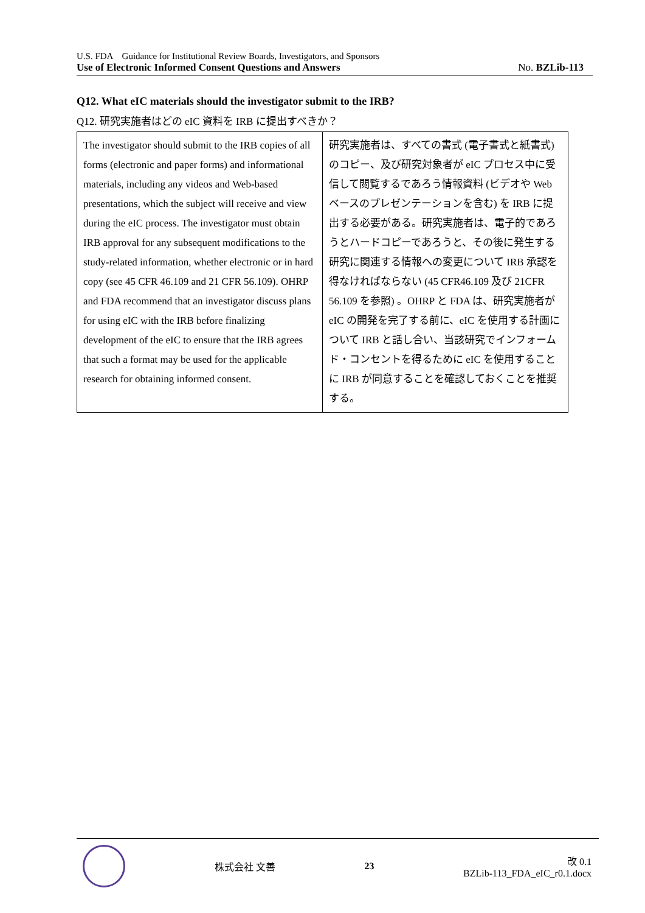U.S. FDA　Guidance for Institutional Review Boards, Investigators, and Sponsors
Use of Electronic Informed Consent Questions and Answers No. BZLib-113
Q12. What eIC materials should the investigator submit to the IRB?
Q12. 研究実施者はどの eIC 資料を IRB に提出すべきか？
| The investigator should submit to the IRB copies of all forms (electronic and paper forms) and informational materials, including any videos and Web-based presentations, which the subject will receive and view during the eIC process. The investigator must obtain IRB approval for any subsequent modifications to the study-related information, whether electronic or in hard copy (see 45 CFR 46.109 and 21 CFR 56.109). OHRP and FDA recommend that an investigator discuss plans for using eIC with the IRB before finalizing development of the eIC to ensure that the IRB agrees that such a format may be used for the applicable research for obtaining informed consent. | 研究実施者は、すべての書式 (電子書式と紙書式) のコピー、及び研究対象者が eIC プロセス中に受信して閲覧するであろう情報資料 (ビデオや Web ベースのプレゼンテーションを含む) を IRB に提出する必要がある。研究実施者は、電子的であろうとハードコピーであろうと、その後に発生する研究に関連する情報への変更について IRB 承認を得なければならない (45 CFR46.109 及び 21CFR 56.109 を参照) 。OHRP と FDA は、研究実施者が eIC の開発を完了する前に、eIC を使用する計画について IRB と話し合い、当該研究でインフォームド・コンセントを得るために eIC を使用することに IRB が同意することを確認しておくことを推奨する。 |
株式会社 文善 23
改 0.1
BZLib-113_FDA_eIC_r0.1.docx